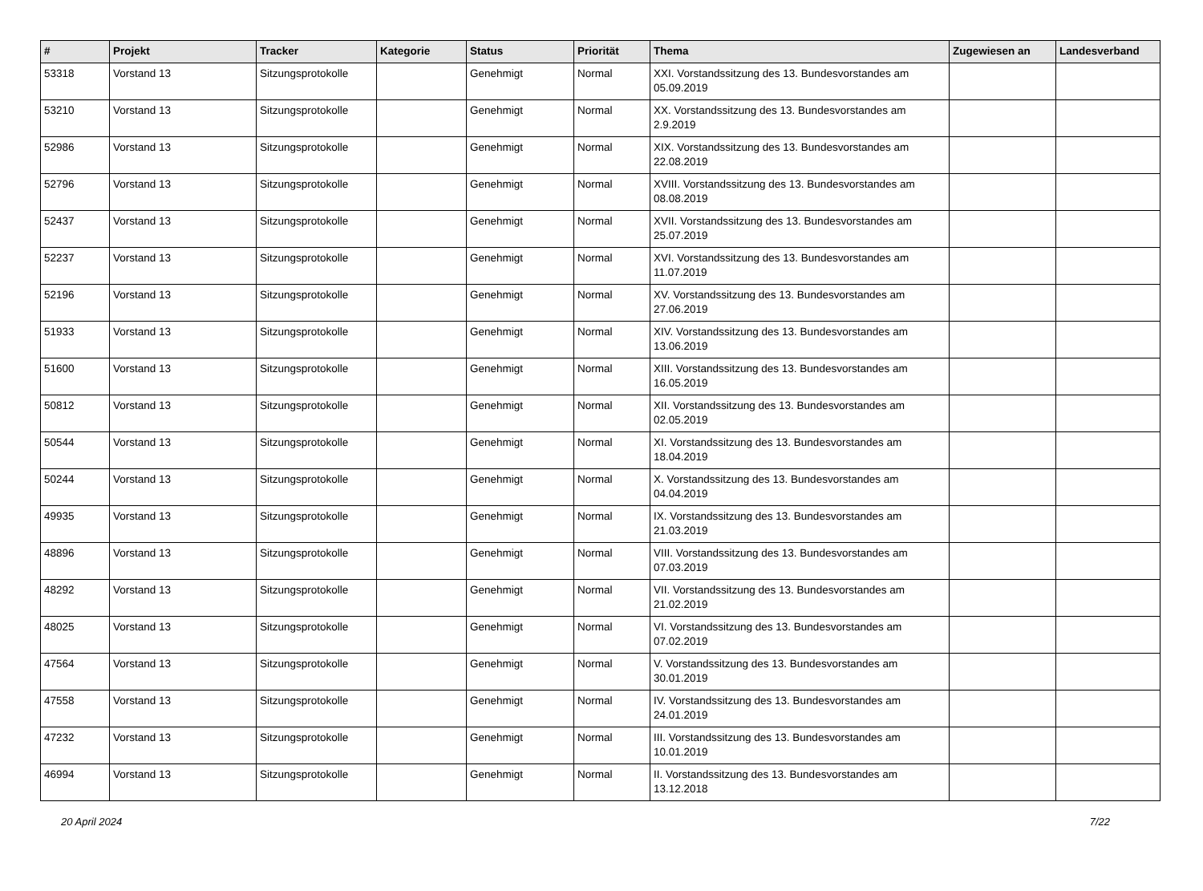| # | Projekt | Tracker | Kategorie | Status | Priorität | Thema | Zugewiesen an | Landesverband |
| --- | --- | --- | --- | --- | --- | --- | --- | --- |
| 53318 | Vorstand 13 | Sitzungsprotokolle | | Genehmigt | Normal | XXI. Vorstandssitzung des 13. Bundesvorstandes am 05.09.2019 | | |
| 53210 | Vorstand 13 | Sitzungsprotokolle | | Genehmigt | Normal | XX. Vorstandssitzung des 13. Bundesvorstandes am 2.9.2019 | | |
| 52986 | Vorstand 13 | Sitzungsprotokolle | | Genehmigt | Normal | XIX. Vorstandssitzung des 13. Bundesvorstandes am 22.08.2019 | | |
| 52796 | Vorstand 13 | Sitzungsprotokolle | | Genehmigt | Normal | XVIII. Vorstandssitzung des 13. Bundesvorstandes am 08.08.2019 | | |
| 52437 | Vorstand 13 | Sitzungsprotokolle | | Genehmigt | Normal | XVII. Vorstandssitzung des 13. Bundesvorstandes am 25.07.2019 | | |
| 52237 | Vorstand 13 | Sitzungsprotokolle | | Genehmigt | Normal | XVI. Vorstandssitzung des 13. Bundesvorstandes am 11.07.2019 | | |
| 52196 | Vorstand 13 | Sitzungsprotokolle | | Genehmigt | Normal | XV. Vorstandssitzung des 13. Bundesvorstandes am 27.06.2019 | | |
| 51933 | Vorstand 13 | Sitzungsprotokolle | | Genehmigt | Normal | XIV. Vorstandssitzung des 13. Bundesvorstandes am 13.06.2019 | | |
| 51600 | Vorstand 13 | Sitzungsprotokolle | | Genehmigt | Normal | XIII. Vorstandssitzung des 13. Bundesvorstandes am 16.05.2019 | | |
| 50812 | Vorstand 13 | Sitzungsprotokolle | | Genehmigt | Normal | XII. Vorstandssitzung des 13. Bundesvorstandes am 02.05.2019 | | |
| 50544 | Vorstand 13 | Sitzungsprotokolle | | Genehmigt | Normal | XI. Vorstandssitzung des 13. Bundesvorstandes am 18.04.2019 | | |
| 50244 | Vorstand 13 | Sitzungsprotokolle | | Genehmigt | Normal | X. Vorstandssitzung des 13. Bundesvorstandes am 04.04.2019 | | |
| 49935 | Vorstand 13 | Sitzungsprotokolle | | Genehmigt | Normal | IX. Vorstandssitzung des 13. Bundesvorstandes am 21.03.2019 | | |
| 48896 | Vorstand 13 | Sitzungsprotokolle | | Genehmigt | Normal | VIII. Vorstandssitzung des 13. Bundesvorstandes am 07.03.2019 | | |
| 48292 | Vorstand 13 | Sitzungsprotokolle | | Genehmigt | Normal | VII. Vorstandssitzung des 13. Bundesvorstandes am 21.02.2019 | | |
| 48025 | Vorstand 13 | Sitzungsprotokolle | | Genehmigt | Normal | VI. Vorstandssitzung des 13. Bundesvorstandes am 07.02.2019 | | |
| 47564 | Vorstand 13 | Sitzungsprotokolle | | Genehmigt | Normal | V. Vorstandssitzung des 13. Bundesvorstandes am 30.01.2019 | | |
| 47558 | Vorstand 13 | Sitzungsprotokolle | | Genehmigt | Normal | IV. Vorstandssitzung des 13. Bundesvorstandes am 24.01.2019 | | |
| 47232 | Vorstand 13 | Sitzungsprotokolle | | Genehmigt | Normal | III. Vorstandssitzung des 13. Bundesvorstandes am 10.01.2019 | | |
| 46994 | Vorstand 13 | Sitzungsprotokolle | | Genehmigt | Normal | II. Vorstandssitzung des 13. Bundesvorstandes am 13.12.2018 | | |
20 April 2024 7/22